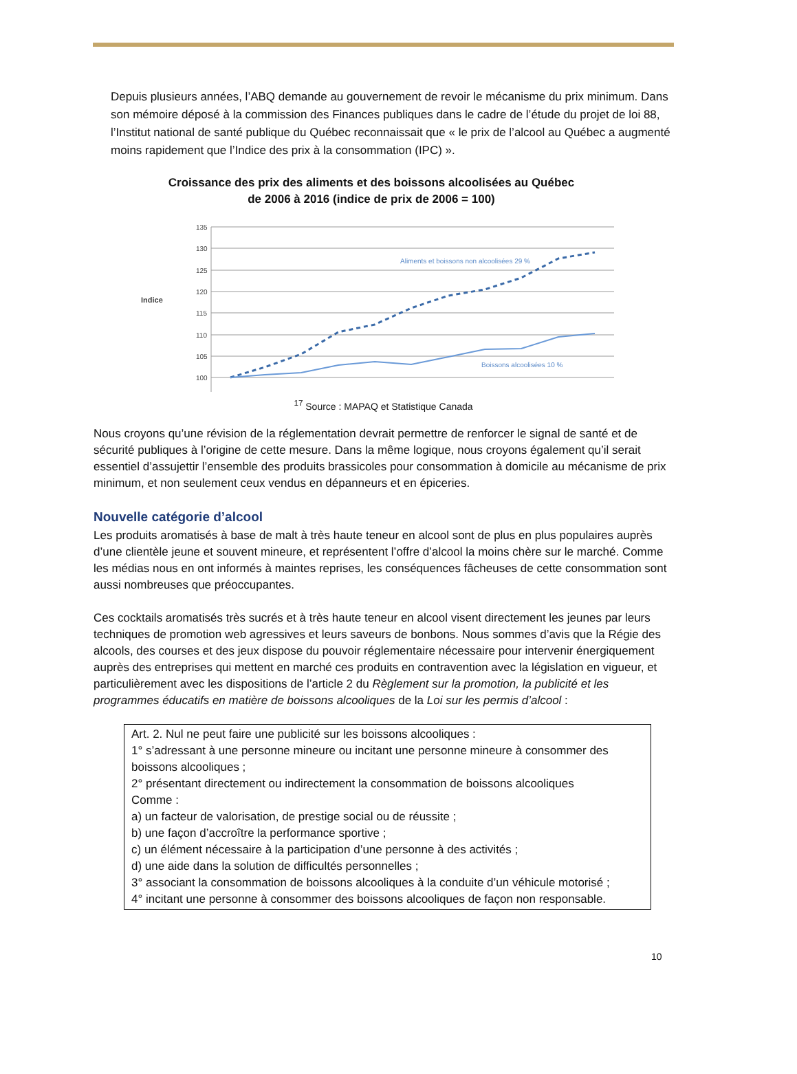Depuis plusieurs années, l’ABQ demande au gouvernement de revoir le mécanisme du prix minimum. Dans son mémoire déposé à la commission des Finances publiques dans le cadre de l’étude du projet de loi 88, l’Institut national de santé publique du Québec reconnaissait que « le prix de l’alcool au Québec a augmenté moins rapidement que l’Indice des prix à la consommation (IPC) ».
Croissance des prix des aliments et des boissons alcoolisées au Québec
de 2006 à 2016 (indice de prix de 2006 = 100)
Indice
135
130
125
120
115
110
105
100
Aliments et boissons non alcoolisées 29 %
Boissons alcoolisées 10 %
<sup>17</sup> Source : MAPAQ et Statistique Canada
Nous croyons qu’une révision de la réglementation devrait permettre de renforcer le signal de santé et de sécurité publiques à l’origine de cette mesure. Dans la même logique, nous croyons également qu’il serait essentiel d’assujettir l’ensemble des produits brassicoles pour consommation à domicile au mécanisme de prix minimum, et non seulement ceux vendus en dépanneurs et en épiceries.
Nouvelle catégorie d’alcool
Les produits aromatisés à base de malt à très haute teneur en alcool sont de plus en plus populaires auprès d’une clientèle jeune et souvent mineure, et représentent l’offre d’alcool la moins chère sur le marché. Comme les médias nous en ont informés à maintes reprises, les conséquences fâcheuses de cette consommation sont aussi nombreuses que préoccupantes.
Ces cocktails aromatisés très sucrés et à très haute teneur en alcool visent directement les jeunes par leurs techniques de promotion web agressives et leurs saveurs de bonbons. Nous sommes d’avis que la Régie des alcools, des courses et des jeux dispose du pouvoir réglementaire nécessaire pour intervenir énergiquement auprès des entreprises qui mettent en marché ces produits en contravention avec la législation en vigueur, et particulièrement avec les dispositions de l’article 2 du Règlement sur la promotion, la publicité et les programmes éducatifs en matière de boissons alcooliques de la Loi sur les permis d’alcool :
Art. 2. Nul ne peut faire une publicité sur les boissons alcooliques :
1° s’adressant à une personne mineure ou incitant une personne mineure à consommer des boissons alcooliques ;
2° présentant directement ou indirectement la consommation de boissons alcooliques
Comme :
a) un facteur de valorisation, de prestige social ou de réussite ;
b) une façon d’accroître la performance sportive ;
c) un élément nécessaire à la participation d’une personne à des activités ;
d) une aide dans la solution de difficultés personnelles ;
3° associant la consommation de boissons alcooliques à la conduite d’un véhicule motorisé ;
4° incitant une personne à consommer des boissons alcooliques de façon non responsable.
10